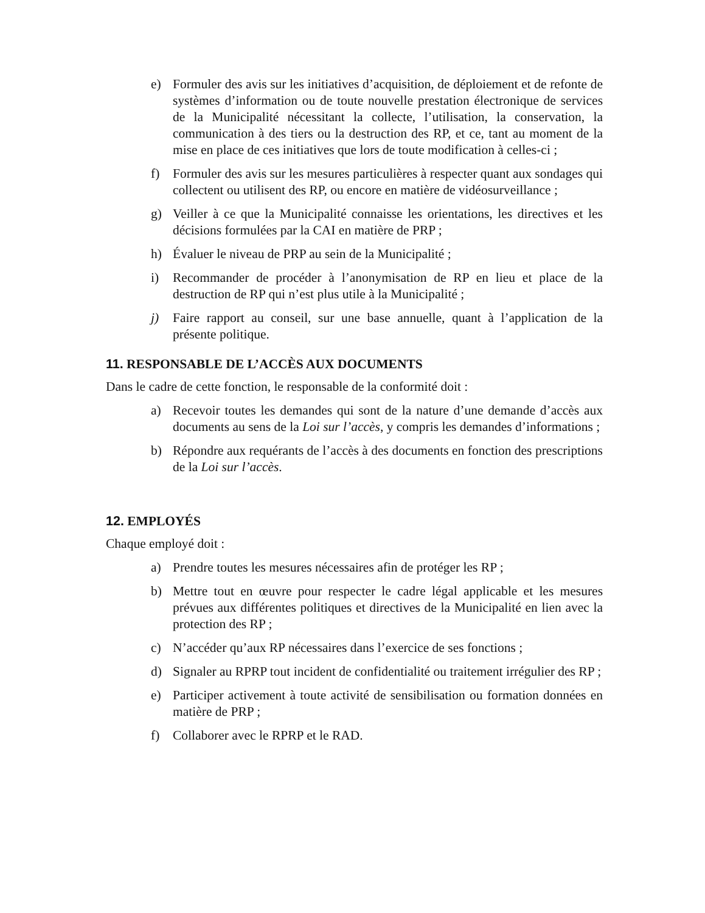e) Formuler des avis sur les initiatives d’acquisition, de déploiement et de refonte de systèmes d’information ou de toute nouvelle prestation électronique de services de la Municipalité nécessitant la collecte, l’utilisation, la conservation, la communication à des tiers ou la destruction des RP, et ce, tant au moment de la mise en place de ces initiatives que lors de toute modification à celles-ci ;
f) Formuler des avis sur les mesures particulières à respecter quant aux sondages qui collectent ou utilisent des RP, ou encore en matière de vidéosurveillance ;
g) Veiller à ce que la Municipalité connaisse les orientations, les directives et les décisions formulées par la CAI en matière de PRP ;
h) Évaluer le niveau de PRP au sein de la Municipalité ;
i) Recommander de procéder à l’anonymisation de RP en lieu et place de la destruction de RP qui n’est plus utile à la Municipalité ;
j) Faire rapport au conseil, sur une base annuelle, quant à l’application de la présente politique.
11. RESPONSABLE DE L’ACCÈS AUX DOCUMENTS
Dans le cadre de cette fonction, le responsable de la conformité doit :
a) Recevoir toutes les demandes qui sont de la nature d’une demande d’accès aux documents au sens de la Loi sur l’accès, y compris les demandes d’informations ;
b) Répondre aux requérants de l’accès à des documents en fonction des prescriptions de la Loi sur l’accès.
12. EMPLOYÉS
Chaque employé doit :
a) Prendre toutes les mesures nécessaires afin de protéger les RP ;
b) Mettre tout en œuvre pour respecter le cadre légal applicable et les mesures prévues aux différentes politiques et directives de la Municipalité en lien avec la protection des RP ;
c) N’accéder qu’aux RP nécessaires dans l’exercice de ses fonctions ;
d) Signaler au RPRP tout incident de confidentialité ou traitement irrégulier des RP ;
e) Participer activement à toute activité de sensibilisation ou formation données en matière de PRP ;
f) Collaborer avec le RPRP et le RAD.